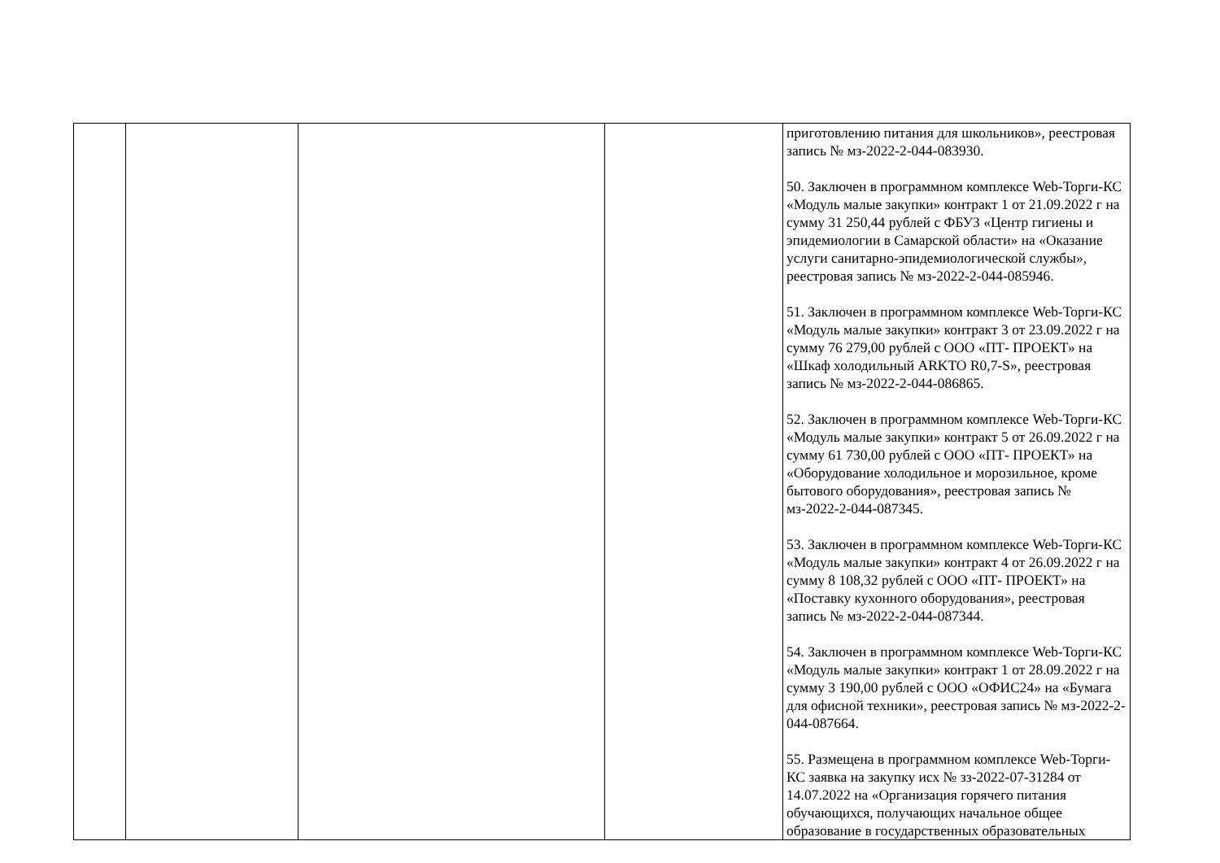| | | | | приготовлению питания для школьников», реестровая запись № мз-2022-2-044-083930. 50. Заключен в программном комплексе Web-Торги-КС «Модуль малые закупки» контракт 1 от 21.09.2022 г на сумму 31 250,44 рублей с ФБУЗ «Центр гигиены и эпидемиологии в Самарской области» на «Оказание услуги санитарно-эпидемиологической службы», реестровая запись № мз-2022-2-044-085946. 51. Заключен в программном комплексе Web-Торги-КС «Модуль малые закупки» контракт 3 от 23.09.2022 г на сумму 76 279,00 рублей с ООО «ПТ- ПРОЕКТ» на «Шкаф холодильный ARKTO R0,7-S», реестровая запись № мз-2022-2-044-086865. 52. Заключен в программном комплексе Web-Торги-КС «Модуль малые закупки» контракт 5 от 26.09.2022 г на сумму 61 730,00 рублей с ООО «ПТ- ПРОЕКТ» на «Оборудование холодильное и морозильное, кроме бытового оборудования», реестровая запись № мз-2022-2-044-087345. 53. Заключен в программном комплексе Web-Торги-КС «Модуль малые закупки» контракт 4 от 26.09.2022 г на сумму 8 108,32 рублей с ООО «ПТ- ПРОЕКТ» на «Поставку кухонного оборудования», реестровая запись № мз-2022-2-044-087344. 54. Заключен в программном комплексе Web-Торги-КС «Модуль малые закупки» контракт 1 от 28.09.2022 г на сумму 3 190,00 рублей с ООО «ОФИС24» на «Бумага для офисной техники», реестровая запись № мз-2022-2-044-087664. 55. Размещена в программном комплексе Web-Торги-КС заявка на закупку исх № зз-2022-07-31284 от 14.07.2022 на «Организация горячего питания обучающихся, получающих начальное общее образование в государственных образовательных |